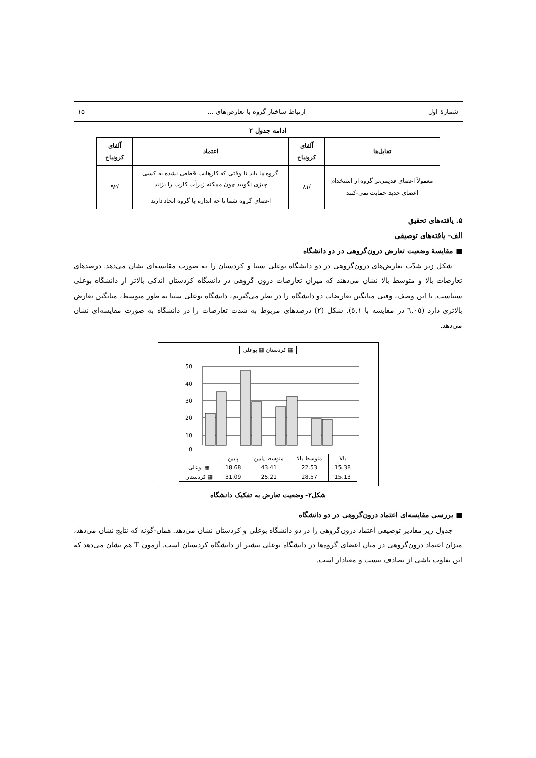شمارهٔ اول ارتباط ساختار گروه با تعارض‌های ... ۱۵
ادامه جدول ۲
| تقابل‌ها | آلفای کرونباخ | اعتماد | آلفای کرونباخ |
| --- | --- | --- | --- |
| معمولاً اعضای قدیمی‌تر گروه از استخدام اعضای جدید حمایت نمی-کنند | /۸۱ | گروه ما باید تا وقتی که کارهایت قطعی نشده به کسی چیزی نگویید چون ممکنه زیرآب کارت را بزنند | /۹۲ |
| | | اعضای گروه شما تا چه اندازه با گروه اتحاد دارند | |
۵. یافته‌های تحقیق
الف– یافته‌های توصیفی
■ مقایسهٔ وضعیت تعارض درون‌گروهی در دو دانشگاه
شکل زیر شدّت تعارض‌های درون‌گروهی در دو دانشگاه بوعلی سینا و کردستان را به صورت مقایسه‌ای نشان می‌دهد. درصدهای تعارضات بالا و متوسط بالا نشان می‌دهند که میزان تعارضات درون گروهی در دانشگاه کردستان اندکی بالاتر از دانشگاه بوعلی سیناست. با این وصف، وقتی میانگین تعارضات دو دانشگاه را در نظر می‌گیریم، دانشگاه بوعلی سینا به طور متوسط، میانگین تعارض بالاتری دارد (٦,٠٥ در مقایسه با ٥,١). شکل (۲) درصدهای مربوط به شدت تعارضات را در دانشگاه به صورت مقایسه‌ای نشان می‌دهد.
کردستان ▦ بوعلی ▦
50
40
30
20
10
0
| | پایین | متوسط پایین | متوسط بالا | بالا |
| بوعلی ▦ | 18.68 | 43.41 | 22.53 | 15.38 |
| کردستان ▦ | 31.09 | 25.21 | 28.57 | 15.13 |
شکل۲- وضعیت تعارض به تفکیک دانشگاه
■ بررسی مقایسه‌ای اعتماد درون‌گروهی در دو دانشگاه
جدول زیر مقادیر توصیفی اعتماد درون‌گروهی را در دو دانشگاه بوعلی و کردستان نشان می‌دهد. همان-گونه که نتایج نشان می‌دهد، میزان اعتماد درون‌گروهی در میان اعضای گروه‌ها در دانشگاه بوعلی بیشتر از دانشگاه کردستان است. آزمون T هم نشان می‌دهد که این تفاوت ناشی از تصادف نیست و معنادار است.